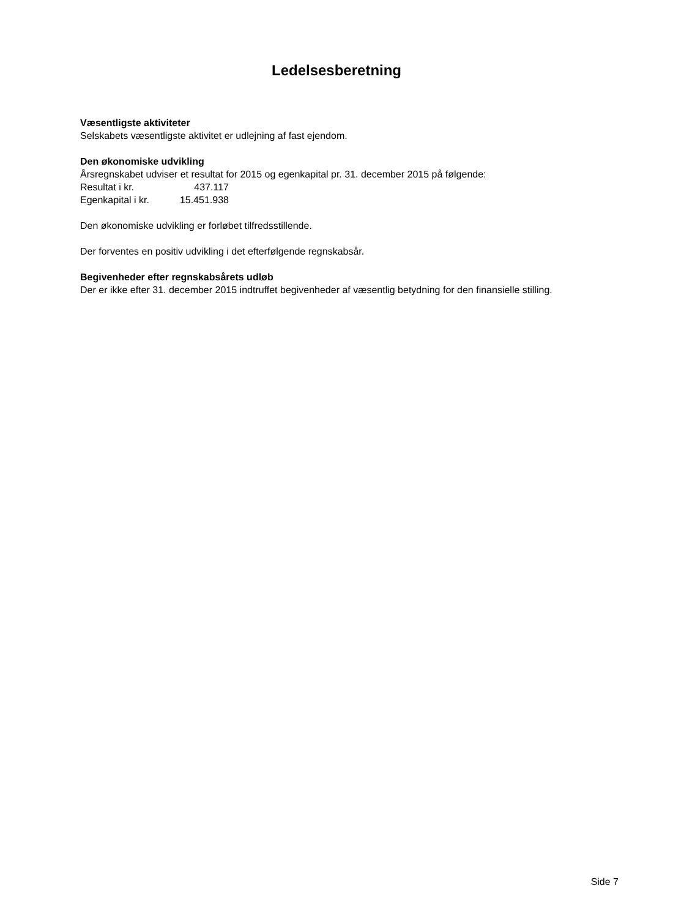Ledelsesberetning
Væsentligste aktiviteter
Selskabets væsentligste aktivitet er udlejning af fast ejendom.
Den økonomiske udvikling
Årsregnskabet udviser et resultat for 2015 og egenkapital pr. 31. december 2015 på følgende:
| Resultat i kr. | 437.117 |
| Egenkapital i kr. | 15.451.938 |
Den økonomiske udvikling er forløbet tilfredsstillende.
Der forventes en positiv udvikling i det efterfølgende regnskabsår.
Begivenheder efter regnskabsårets udløb
Der er ikke efter 31. december 2015 indtruffet begivenheder af væsentlig betydning for den finansielle stilling.
Side 7